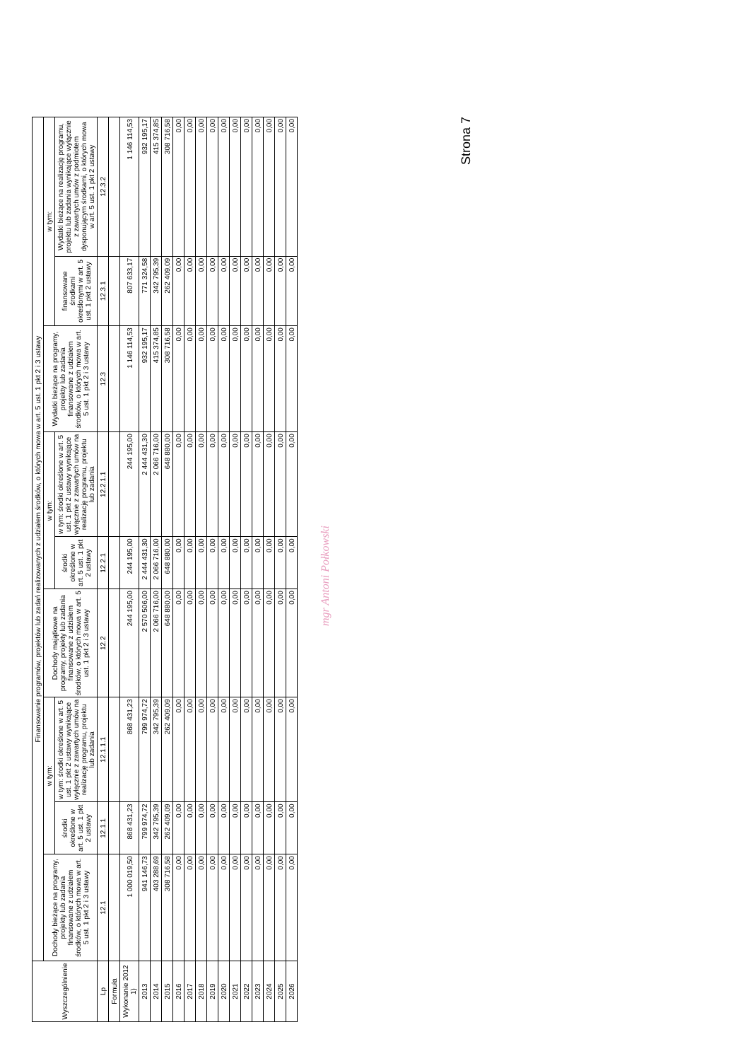| Wyszczególnienie | Finansowanie programów, projektów lub zadań realizowanych z udziałem środków, o których mowa w art. 5 ust. 1 pkt 2 i 3 ustawy | | | | | | | | |
| --- | --- | --- | --- | --- | --- | --- | --- | --- | --- |
| | Dochody bieżące na programy, projekty lub zadania finansowane z udziałem środków, o których mowa w art. 5 ust. 1 pkt 2 i 3 ustawy | w tym: | | Dochody majątkowe na programy, projekty lub zadania finansowane z udziałem środków, o których mowa w art. 5 ust. 1 pkt 2 i 3 ustawy | w tym: | | Wydatki bieżące na programy, projekty lub zadania finansowane z udziałem środków, o których mowa w art. 5 ust. 1 pkt 2 i 3 ustawy | w tym: | |
| | | środki określone w art. 5 ust. 1 pkt 2 ustawy | w tym: środki określone w art. 5 ust. 1 pkt 2 ustawy wynikające wyłącznie z zawartych umów na realizację programu, projektu lub zadania | | środki określone w art. 5 ust. 1 pkt 2 ustawy | w tym: środki określone w art. 5 ust. 1 pkt 2 ustawy wynikające wyłącznie z zawartych umów na realizację programu, projektu lub zadania | | finansowane środkami określonymi w art. 5 ust. 1 pkt 2 ustawy | Wydatki bieżące na realizację programu, projektu lub zadania wynikające wyłącznie z zawartych umów z podmiotem dysponującym środkami, o których mowa w art. 5 ust. 1 pkt 2 ustawy |
| Lp | 12.1 | 12.1.1 | 12.1.1.1 | 12.2 | 12.2.1 | 12.2.1.1 | 12.3 | 12.3.1 | 12.3.2 |
| Formuła | | | | | | | | | |
| Wykonanie 2012 1) | 1 000 019,50 | 868 431,23 | 868 431,23 | 244 195,00 | 244 195,00 | 244 195,00 | 1 146 114,53 | 807 633,17 | 1 146 114,53 |
| 2013 | 941 146,73 | 799 974,72 | 799 974,72 | 2 570 506,00 | 2 444 431,30 | 2 444 431,30 | 932 195,17 | 771 324,58 | 932 195,17 |
| 2014 | 403 288,69 | 342 795,39 | 342 795,39 | 2 066 716,00 | 2 066 716,00 | 2 066 716,00 | 415 374,85 | 342 795,39 | 415 374,85 |
| 2015 | 308 716,58 | 262 409,09 | 262 409,09 | 648 880,00 | 648 880,00 | 648 880,00 | 308 716,58 | 262 409,09 | 308 716,58 |
| 2016 | 0,00 | 0,00 | 0,00 | 0,00 | 0,00 | 0,00 | 0,00 | 0,00 | 0,00 |
| 2017 | 0,00 | 0,00 | 0,00 | 0,00 | 0,00 | 0,00 | 0,00 | 0,00 | 0,00 |
| 2018 | 0,00 | 0,00 | 0,00 | 0,00 | 0,00 | 0,00 | 0,00 | 0,00 | 0,00 |
| 2019 | 0,00 | 0,00 | 0,00 | 0,00 | 0,00 | 0,00 | 0,00 | 0,00 | 0,00 |
| 2020 | 0,00 | 0,00 | 0,00 | 0,00 | 0,00 | 0,00 | 0,00 | 0,00 | 0,00 |
| 2021 | 0,00 | 0,00 | 0,00 | 0,00 | 0,00 | 0,00 | 0,00 | 0,00 | 0,00 |
| 2022 | 0,00 | 0,00 | 0,00 | 0,00 | 0,00 | 0,00 | 0,00 | 0,00 | 0,00 |
| 2023 | 0,00 | 0,00 | 0,00 | 0,00 | 0,00 | 0,00 | 0,00 | 0,00 | 0,00 |
| 2024 | 0,00 | 0,00 | 0,00 | 0,00 | 0,00 | 0,00 | 0,00 | 0,00 | 0,00 |
| 2025 | 0,00 | 0,00 | 0,00 | 0,00 | 0,00 | 0,00 | 0,00 | 0,00 | 0,00 |
| 2026 | 0,00 | 0,00 | 0,00 | 0,00 | 0,00 | 0,00 | 0,00 | 0,00 | 0,00 |
mgr Antoni Połkowski
Strona 7